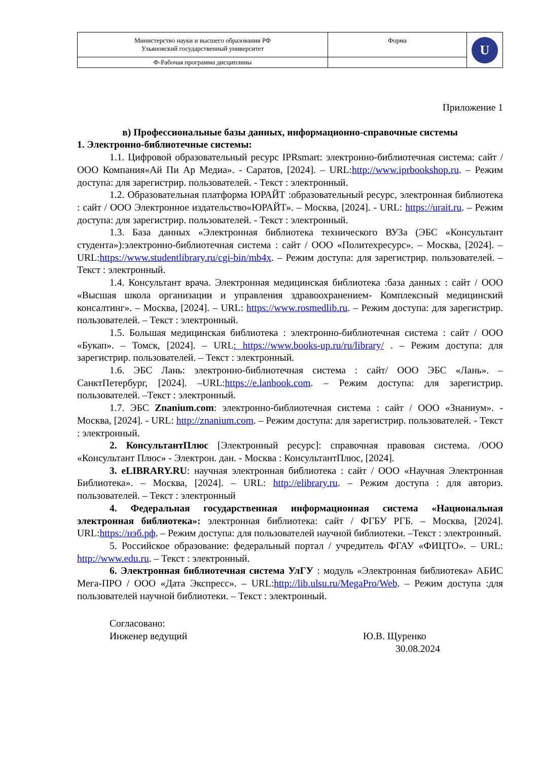| Министерство науки и высшего образования РФ Ульяновский государственный университет | Форма | U |
| Ф-Рабочая программа дисциплины | | |
Приложение 1
в) Профессиональные базы данных, информационно-справочные системы
1. Электронно-библиотечные системы:
1.1. Цифровой образовательный ресурс IPRsmart: электронно-библиотечная система: сайт / ООО Компания«Ай Пи Ар Медиа». - Саратов, [2024]. – URL:http://www.iprbookshop.ru. – Режим доступа: для зарегистрир. пользователей. - Текст : электронный.
1.2. Образовательная платформа ЮРАЙТ :образовательный ресурс, электронная библиотека : сайт / ООО Электронное издательство«ЮРАЙТ». – Москва, [2024]. - URL: https://urait.ru. – Режим доступа: для зарегистрир. пользователей. - Текст : электронный.
1.3. База данных «Электронная библиотека технического ВУЗа (ЭБС «Консультант студента»):электронно-библиотечная система : сайт / ООО «Политехресурс». – Москва, [2024]. –URL:https://www.studentlibrary.ru/cgi-bin/mb4x. – Режим доступа: для зарегистрир. пользователей. –Текст : электронный.
1.4. Консультант врача. Электронная медицинская библиотека :база данных : сайт / ООО «Высшая школа организации и управления здравоохранением- Комплексный медицинский консалтинг». – Москва, [2024]. – URL: https://www.rosmedlib.ru. – Режим доступа: для зарегистрир. пользователей. – Текст : электронный.
1.5. Большая медицинская библиотека : электронно-библиотечная система : сайт / ООО «Букап». – Томск, [2024]. – URL: https://www.books-up.ru/ru/library/ . – Режим доступа: для зарегистрир. пользователей. – Текст : электронный.
1.6. ЭБС Лань: электронно-библиотечная система : сайт/ ООО ЭБС «Лань». – СанктПетербург, [2024]. –URL:https://e.lanbook.com. – Режим доступа: для зарегистрир. пользователей. –Текст : электронный.
1.7. ЭБС Znanium.com: электронно-библиотечная система : сайт / ООО «Знаниум». - Москва, [2024]. - URL: http://znanium.com. – Режим доступа: для зарегистрир. пользователей. - Текст : электронный.
2. КонсультантПлюс [Электронный ресурс]: справочная правовая система. /ООО «Консультант Плюс» - Электрон. дан. - Москва : КонсультантПлюс, [2024].
3. eLIBRARY.RU: научная электронная библиотека : сайт / ООО «Научная Электронная Библиотека». – Москва, [2024]. – URL: http://elibrary.ru. – Режим доступа : для авториз. пользователей. – Текст : электронный
4. Федеральная государственная информационная система «Национальная электронная библиотека»: электронная библиотека: сайт / ФГБУ РГБ. – Москва, [2024]. URL:https://нэб.рф. – Режим доступа: для пользователей научной библиотеки. –Текст : электронный.
5. Российское образование: федеральный портал / учредитель ФГАУ «ФИЦТО». – URL: http://www.edu.ru. – Текст : электронный.
6. Электронная библиотечная система УлГУ : модуль «Электронная библиотека» АБИС Мега-ПРО / ООО «Дата Экспресс». – URL:http://lib.ulsu.ru/MegaPro/Web. – Режим доступа :для пользователей научной библиотеки. – Текст : электронный.
Согласовано:
Инженер ведущий
Ю.В. Щуренко
30.08.2024